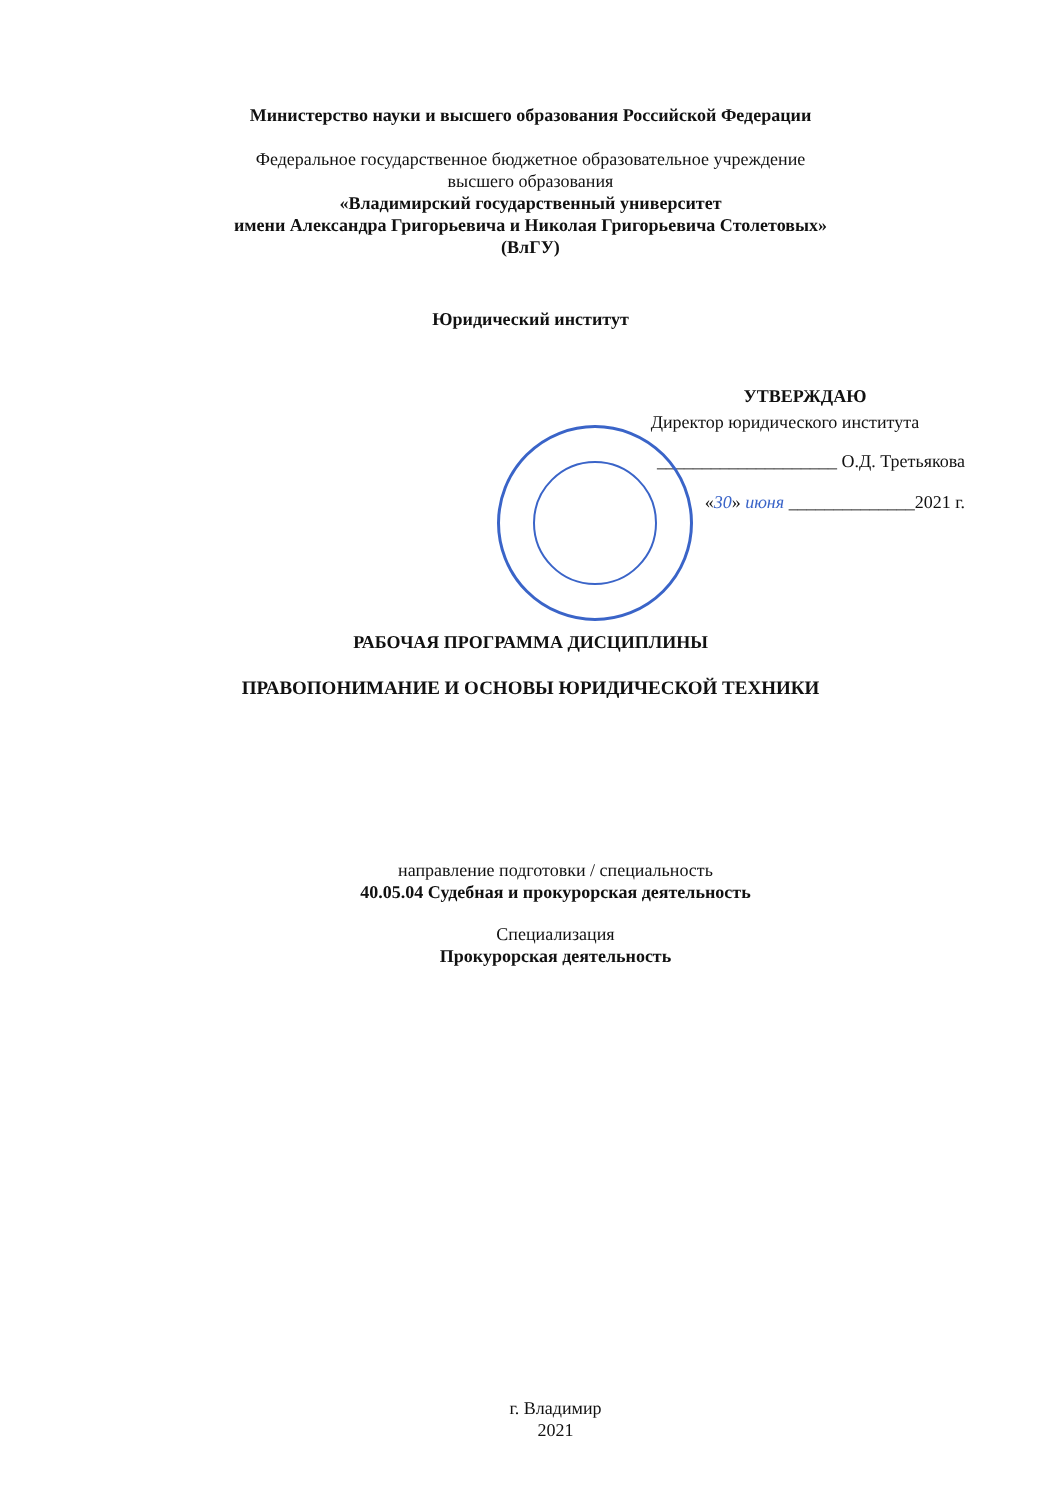Министерство науки и высшего образования Российской Федерации
Федеральное государственное бюджетное образовательное учреждение
высшего образования
«Владимирский государственный университет
имени Александра Григорьевича и Николая Григорьевича Столетовых»
(ВлГУ)
Юридический институт
УТВЕРЖДАЮ
Директор юридического института
____________________ О.Д. Третьякова
«30» июня ______________2021 г.
РАБОЧАЯ ПРОГРАММА ДИСЦИПЛИНЫ
ПРАВОПОНИМАНИЕ И ОСНОВЫ ЮРИДИЧЕСКОЙ ТЕХНИКИ
направление подготовки / специальность
40.05.04 Судебная и прокурорская деятельность
Специализация
Прокурорская деятельность
г. Владимир
2021